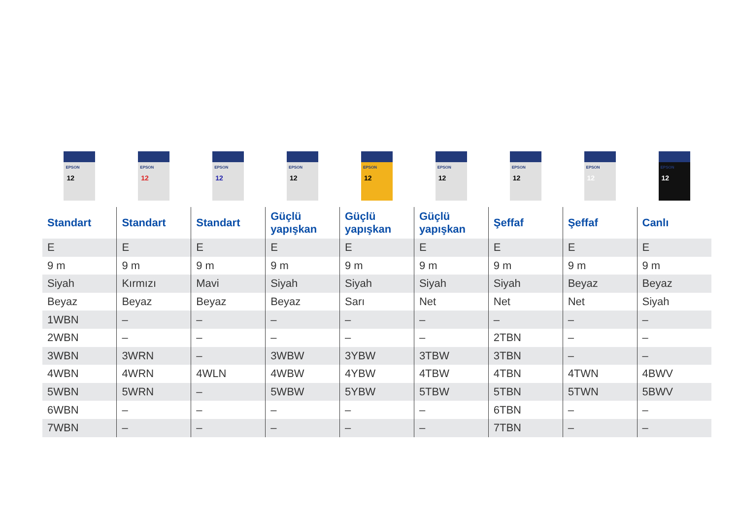| EPSON 12 | EPSON 12 | EPSON 12 | EPSON 12 | EPSON 12 | EPSON 12 | EPSON 12 | EPSON 12 | EPSON 12 |
| Standart | Standart | Standart | Güçlü yapışkan | Güçlü yapışkan | Güçlü yapışkan | Şeffaf | Şeffaf | Canlı |
| E | E | E | E | E | E | E | E | E |
| 9 m | 9 m | 9 m | 9 m | 9 m | 9 m | 9 m | 9 m | 9 m |
| Siyah | Kırmızı | Mavi | Siyah | Siyah | Siyah | Siyah | Beyaz | Beyaz |
| Beyaz | Beyaz | Beyaz | Beyaz | Sarı | Net | Net | Net | Siyah |
| 1WBN | – | – | – | – | – | – | – | – |
| 2WBN | – | – | – | – | – | 2TBN | – | – |
| 3WBN | 3WRN | – | 3WBW | 3YBW | 3TBW | 3TBN | – | – |
| 4WBN | 4WRN | 4WLN | 4WBW | 4YBW | 4TBW | 4TBN | 4TWN | 4BWV |
| 5WBN | 5WRN | – | 5WBW | 5YBW | 5TBW | 5TBN | 5TWN | 5BWV |
| 6WBN | – | – | – | – | – | 6TBN | – | – |
| 7WBN | – | – | – | – | – | 7TBN | – | – |